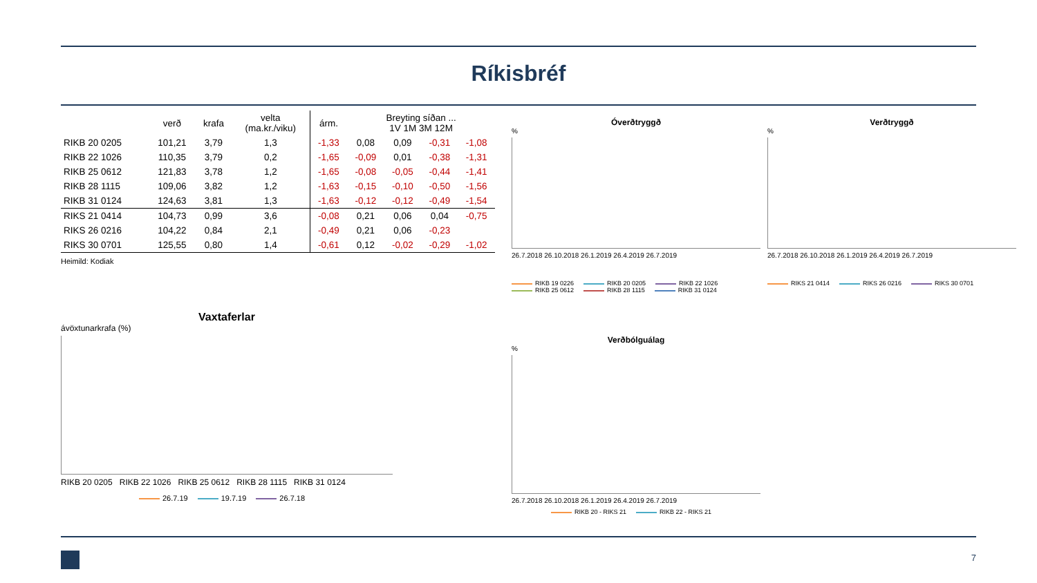Ríkisbréf
| | verð | krafa | velta (ma.kr./viku) | árm. | Breyting síðan ... 1V 1M 3M 12M | | | |
| --- | --- | --- | --- | --- | --- | --- | --- | --- |
| RIKB 20 0205 | 101,21 | 3,79 | 1,3 | -1,33 | 0,08 | 0,09 | -0,31 | -1,08 |
| RIKB 22 1026 | 110,35 | 3,79 | 0,2 | -1,65 | -0,09 | 0,01 | -0,38 | -1,31 |
| RIKB 25 0612 | 121,83 | 3,78 | 1,2 | -1,65 | -0,08 | -0,05 | -0,44 | -1,41 |
| RIKB 28 1115 | 109,06 | 3,82 | 1,2 | -1,63 | -0,15 | -0,10 | -0,50 | -1,56 |
| RIKB 31 0124 | 124,63 | 3,81 | 1,3 | -1,63 | -0,12 | -0,12 | -0,49 | -1,54 |
| RIKS 21 0414 | 104,73 | 0,99 | 3,6 | -0,08 | 0,21 | 0,06 | 0,04 | -0,75 |
| RIKS 26 0216 | 104,22 | 0,84 | 2,1 | -0,49 | 0,21 | 0,06 | -0,23 | |
| RIKS 30 0701 | 125,55 | 0,80 | 1,4 | -0,61 | 0,12 | -0,02 | -0,29 | -1,02 |
Heimild: Kodiak
Óverðtryggð%
26.7.2018 26.10.2018 26.1.2019 26.4.2019 26.7.2019
RIKB 19 0226 RIKB 20 0205 RIKB 22 1026 RIKB 25 0612 RIKB 28 1115 RIKB 31 0124
Verðtryggð%
26.7.2018 26.10.2018 26.1.2019 26.4.2019 26.7.2019
RIKS 21 0414 RIKS 26 0216 RIKS 30 0701
Vaxtaferlar
ávöxtunarkrafa (%)
RIKB 20 0205 RIKB 22 1026 RIKB 25 0612 RIKB 28 1115 RIKB 31 0124
26.7.19 19.7.19 26.7.18
Verðbólguálag%
26.7.2018 26.10.2018 26.1.2019 26.4.2019 26.7.2019
RIKB 20 - RIKS 21 RIKB 22 - RIKS 21
7